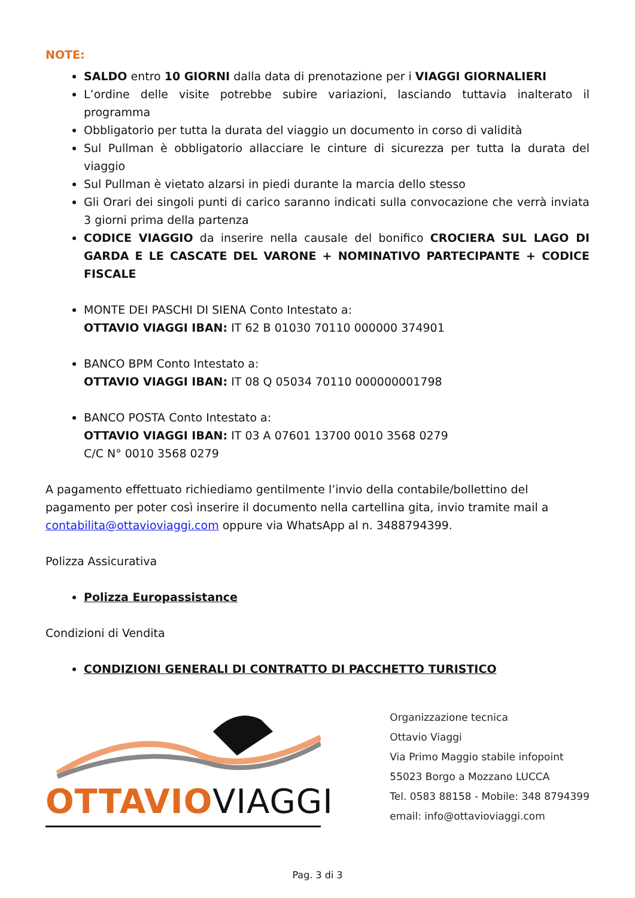NOTE:
SALDO entro 10 GIORNI dalla data di prenotazione per i VIAGGI GIORNALIERI
L’ordine delle visite potrebbe subire variazioni, lasciando tuttavia inalterato il programma
Obbligatorio per tutta la durata del viaggio un documento in corso di validità
Sul Pullman è obbligatorio allacciare le cinture di sicurezza per tutta la durata del viaggio
Sul Pullman è vietato alzarsi in piedi durante la marcia dello stesso
Gli Orari dei singoli punti di carico saranno indicati sulla convocazione che verrà inviata 3 giorni prima della partenza
CODICE VIAGGIO da inserire nella causale del bonifico CROCIERA SUL LAGO DI GARDA E LE CASCATE DEL VARONE + NOMINATIVO PARTECIPANTE + CODICE FISCALE
MONTE DEI PASCHI DI SIENA Conto Intestato a:
OTTAVIO VIAGGI IBAN: IT 62 B 01030 70110 000000 374901
BANCO BPM Conto Intestato a:
OTTAVIO VIAGGI IBAN: IT 08 Q 05034 70110 000000001798
BANCO POSTA Conto Intestato a:
OTTAVIO VIAGGI IBAN: IT 03 A 07601 13700 0010 3568 0279
C/C N° 0010 3568 0279
A pagamento effettuato richiediamo gentilmente l’invio della contabile/bollettino del pagamento per poter così inserire il documento nella cartellina gita, invio tramite mail a contabilita@ottavioviaggi.com oppure via WhatsApp al n. 3488794399.
Polizza Assicurativa
Polizza Europassistance
Condizioni di Vendita
CONDIZIONI GENERALI DI CONTRATTO DI PACCHETTO TURISTICO
OTTAVIOVIAGGI
Organizzazione tecnica
Ottavio Viaggi
Via Primo Maggio stabile infopoint
55023 Borgo a Mozzano LUCCA
Tel. 0583 88158 - Mobile: 348 8794399
email: info@ottavioviaggi.com
Pag. 3 di 3